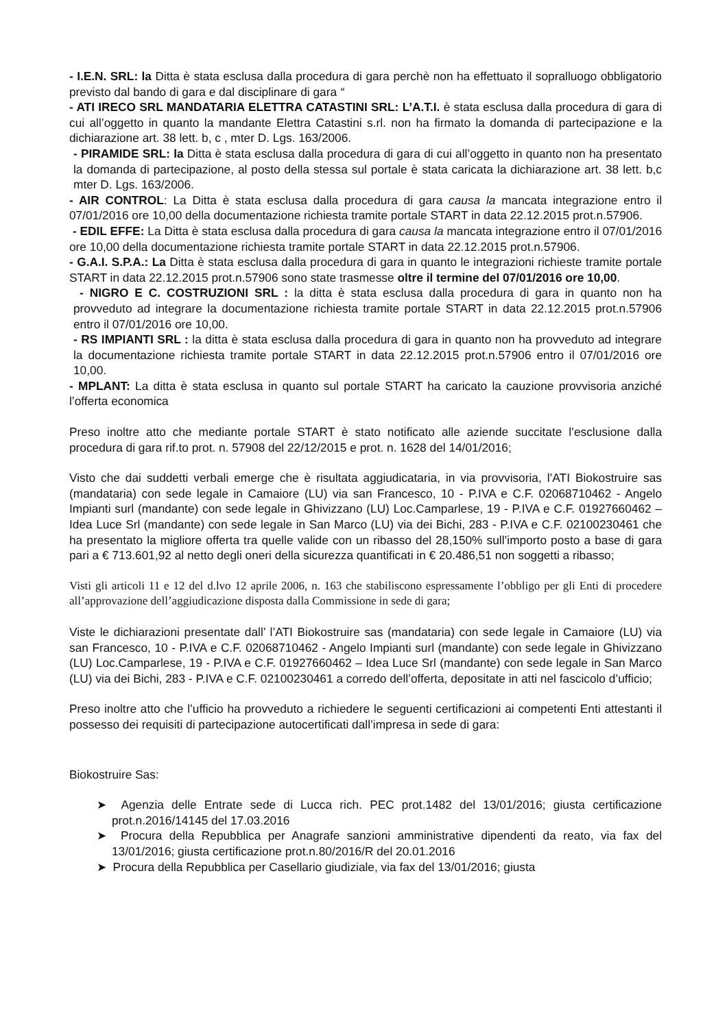- I.E.N. SRL: la Ditta è stata esclusa dalla procedura di gara perchè non ha effettuato il sopralluogo obbligatorio previsto dal bando di gara e dal disciplinare di gara “
- ATI IRECO SRL MANDATARIA ELETTRA CATASTINI SRL: L’A.T.I. è stata esclusa dalla procedura di gara di cui all’oggetto in quanto la mandante Elettra Catastini s.rl. non ha firmato la domanda di partecipazione e la dichiarazione art. 38 lett. b, c , mter D. Lgs. 163/2006.
- PIRAMIDE SRL: la Ditta è stata esclusa dalla procedura di gara di cui all’oggetto in quanto non ha presentato la domanda di partecipazione, al posto della stessa sul portale è stata caricata la dichiarazione art. 38 lett. b,c mter D. Lgs. 163/2006.
- AIR CONTROL: La Ditta è stata esclusa dalla procedura di gara causa la mancata integrazione entro il 07/01/2016 ore 10,00 della documentazione richiesta tramite portale START in data 22.12.2015 prot.n.57906.
- EDIL EFFE: La Ditta è stata esclusa dalla procedura di gara causa la mancata integrazione entro il 07/01/2016 ore 10,00 della documentazione richiesta tramite portale START in data 22.12.2015 prot.n.57906.
- G.A.I. S.P.A.: La Ditta è stata esclusa dalla procedura di gara in quanto le integrazioni richieste tramite portale START in data 22.12.2015 prot.n.57906 sono state trasmesse oltre il termine del 07/01/2016 ore 10,00.
- NIGRO E C. COSTRUZIONI SRL : la ditta è stata esclusa dalla procedura di gara in quanto non ha provveduto ad integrare la documentazione richiesta tramite portale START in data 22.12.2015 prot.n.57906 entro il 07/01/2016 ore 10,00.
- RS IMPIANTI SRL : la ditta è stata esclusa dalla procedura di gara in quanto non ha provveduto ad integrare la documentazione richiesta tramite portale START in data 22.12.2015 prot.n.57906 entro il 07/01/2016 ore 10,00.
- MPLANT: La ditta è stata esclusa in quanto sul portale START ha caricato la cauzione provvisoria anziché l’offerta economica
Preso inoltre atto che mediante portale START è stato notificato alle aziende succitate l’esclusione dalla procedura di gara rif.to prot. n. 57908 del 22/12/2015 e prot. n. 1628 del 14/01/2016;
Visto che dai suddetti verbali emerge che è risultata aggiudicataria, in via provvisoria, l’ATI Biokostruire sas (mandataria) con sede legale in Camaiore (LU) via san Francesco, 10 - P.IVA e C.F. 02068710462 - Angelo Impianti surl (mandante) con sede legale in Ghivizzano (LU) Loc.Camparlese, 19 - P.IVA e C.F. 01927660462 – Idea Luce Srl (mandante) con sede legale in San Marco (LU) via dei Bichi, 283 - P.IVA e C.F. 02100230461 che ha presentato la migliore offerta tra quelle valide con un ribasso del 28,150% sull’importo posto a base di gara pari a € 713.601,92 al netto degli oneri della sicurezza quantificati in € 20.486,51 non soggetti a ribasso;
Visti gli articoli 11 e 12 del d.lvo 12 aprile 2006, n. 163 che stabiliscono espressamente l’obbligo per gli Enti di procedere all’approvazione dell’aggiudicazione disposta dalla Commissione in sede di gara;
Viste le dichiarazioni presentate dall’ l’ATI Biokostruire sas (mandataria) con sede legale in Camaiore (LU) via san Francesco, 10 - P.IVA e C.F. 02068710462 - Angelo Impianti surl (mandante) con sede legale in Ghivizzano (LU) Loc.Camparlese, 19 - P.IVA e C.F. 01927660462 – Idea Luce Srl (mandante) con sede legale in San Marco (LU) via dei Bichi, 283 - P.IVA e C.F. 02100230461 a corredo dell’offerta, depositate in atti nel fascicolo d’ufficio;
Preso inoltre atto che l’ufficio ha provveduto a richiedere le seguenti certificazioni ai competenti Enti attestanti il possesso dei requisiti di partecipazione autocertificati dall’impresa in sede di gara:
Biokostruire Sas:
➤ Agenzia delle Entrate sede di Lucca rich. PEC prot.1482 del 13/01/2016; giusta certificazione prot.n.2016/14145 del 17.03.2016
➤ Procura della Repubblica per Anagrafe sanzioni amministrative dipendenti da reato, via fax del 13/01/2016; giusta certificazione prot.n.80/2016/R del 20.01.2016
➤ Procura della Repubblica per Casellario giudiziale, via fax del 13/01/2016; giusta